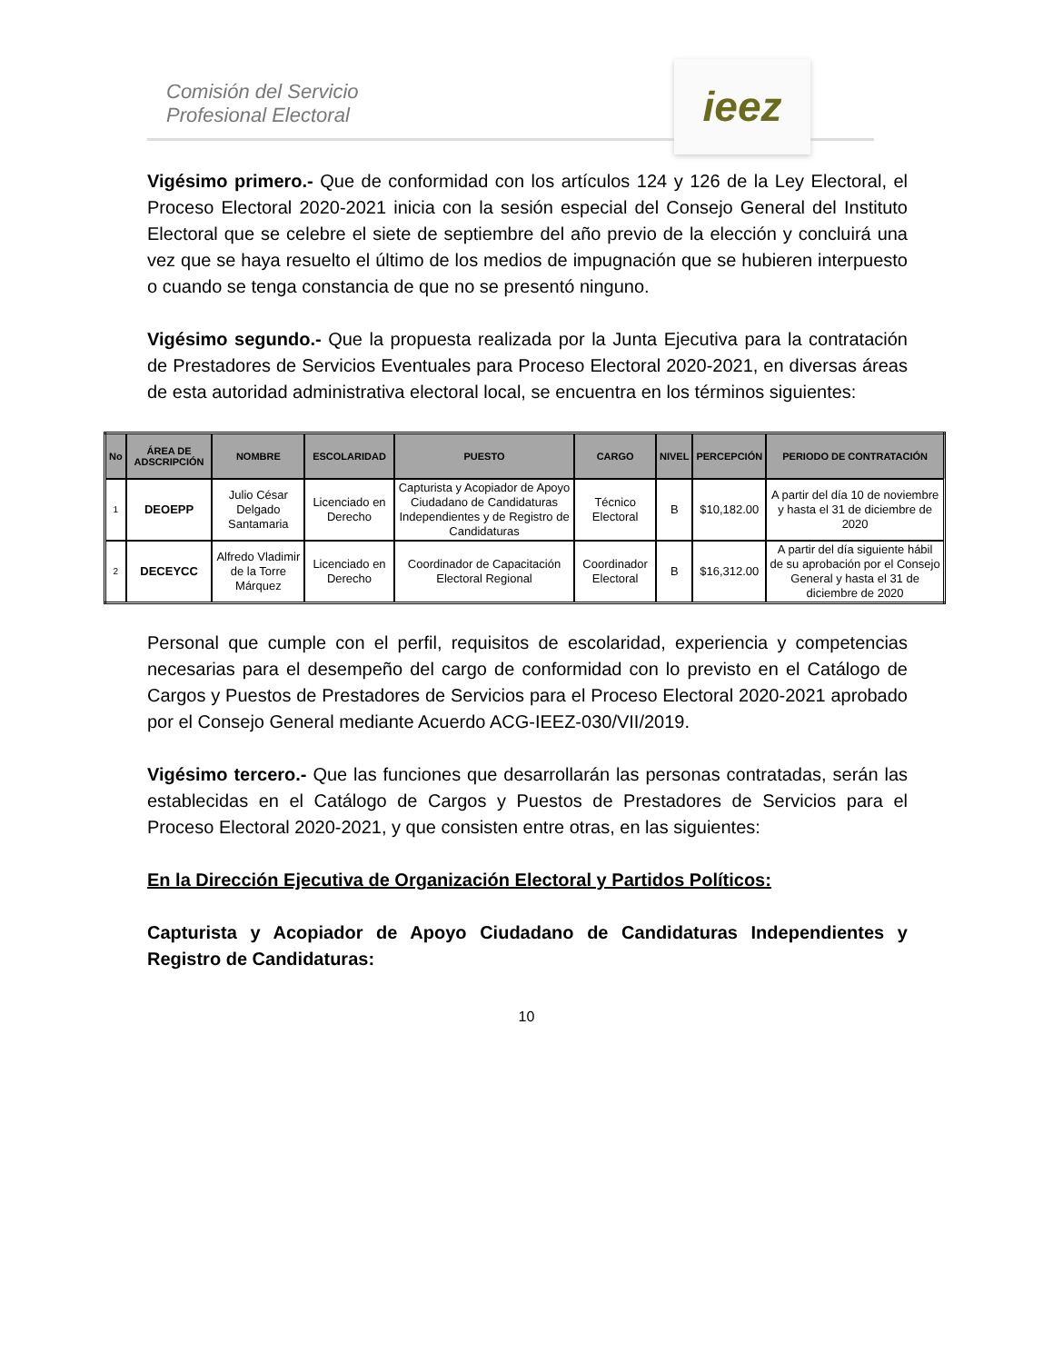Comisión del Servicio
Profesional Electoral
ieez
Vigésimo primero.- Que de conformidad con los artículos 124 y 126 de la Ley Electoral, el Proceso Electoral 2020-2021 inicia con la sesión especial del Consejo General del Instituto Electoral que se celebre el siete de septiembre del año previo de la elección y concluirá una vez que se haya resuelto el último de los medios de impugnación que se hubieren interpuesto o cuando se tenga constancia de que no se presentó ninguno.
Vigésimo segundo.- Que la propuesta realizada por la Junta Ejecutiva para la contratación de Prestadores de Servicios Eventuales para Proceso Electoral 2020-2021, en diversas áreas de esta autoridad administrativa electoral local, se encuentra en los términos siguientes:
| No | ÁREA DE ADSCRIPCIÓN | NOMBRE | ESCOLARIDAD | PUESTO | CARGO | NIVEL | PERCEPCIÓN | PERIODO DE CONTRATACIÓN |
| --- | --- | --- | --- | --- | --- | --- | --- | --- |
| 1 | DEOEPP | Julio César Delgado Santamaria | Licenciado en Derecho | Capturista y Acopiador de Apoyo Ciudadano de Candidaturas Independientes y de Registro de Candidaturas | Técnico Electoral | B | $10,182.00 | A partir del día 10 de noviembre y hasta el 31 de diciembre de 2020 |
| 2 | DECEYCC | Alfredo Vladimir de la Torre Márquez | Licenciado en Derecho | Coordinador de Capacitación Electoral Regional | Coordinador Electoral | B | $16,312.00 | A partir del día siguiente hábil de su aprobación por el Consejo General y hasta el 31 de diciembre de 2020 |
Personal que cumple con el perfil, requisitos de escolaridad, experiencia y competencias necesarias para el desempeño del cargo de conformidad con lo previsto en el Catálogo de Cargos y Puestos de Prestadores de Servicios para el Proceso Electoral 2020-2021 aprobado por el Consejo General mediante Acuerdo ACG-IEEZ-030/VII/2019.
Vigésimo tercero.- Que las funciones que desarrollarán las personas contratadas, serán las establecidas en el Catálogo de Cargos y Puestos de Prestadores de Servicios para el Proceso Electoral 2020-2021, y que consisten entre otras, en las siguientes:
En la Dirección Ejecutiva de Organización Electoral y Partidos Políticos:
Capturista y Acopiador de Apoyo Ciudadano de Candidaturas Independientes y Registro de Candidaturas:
10